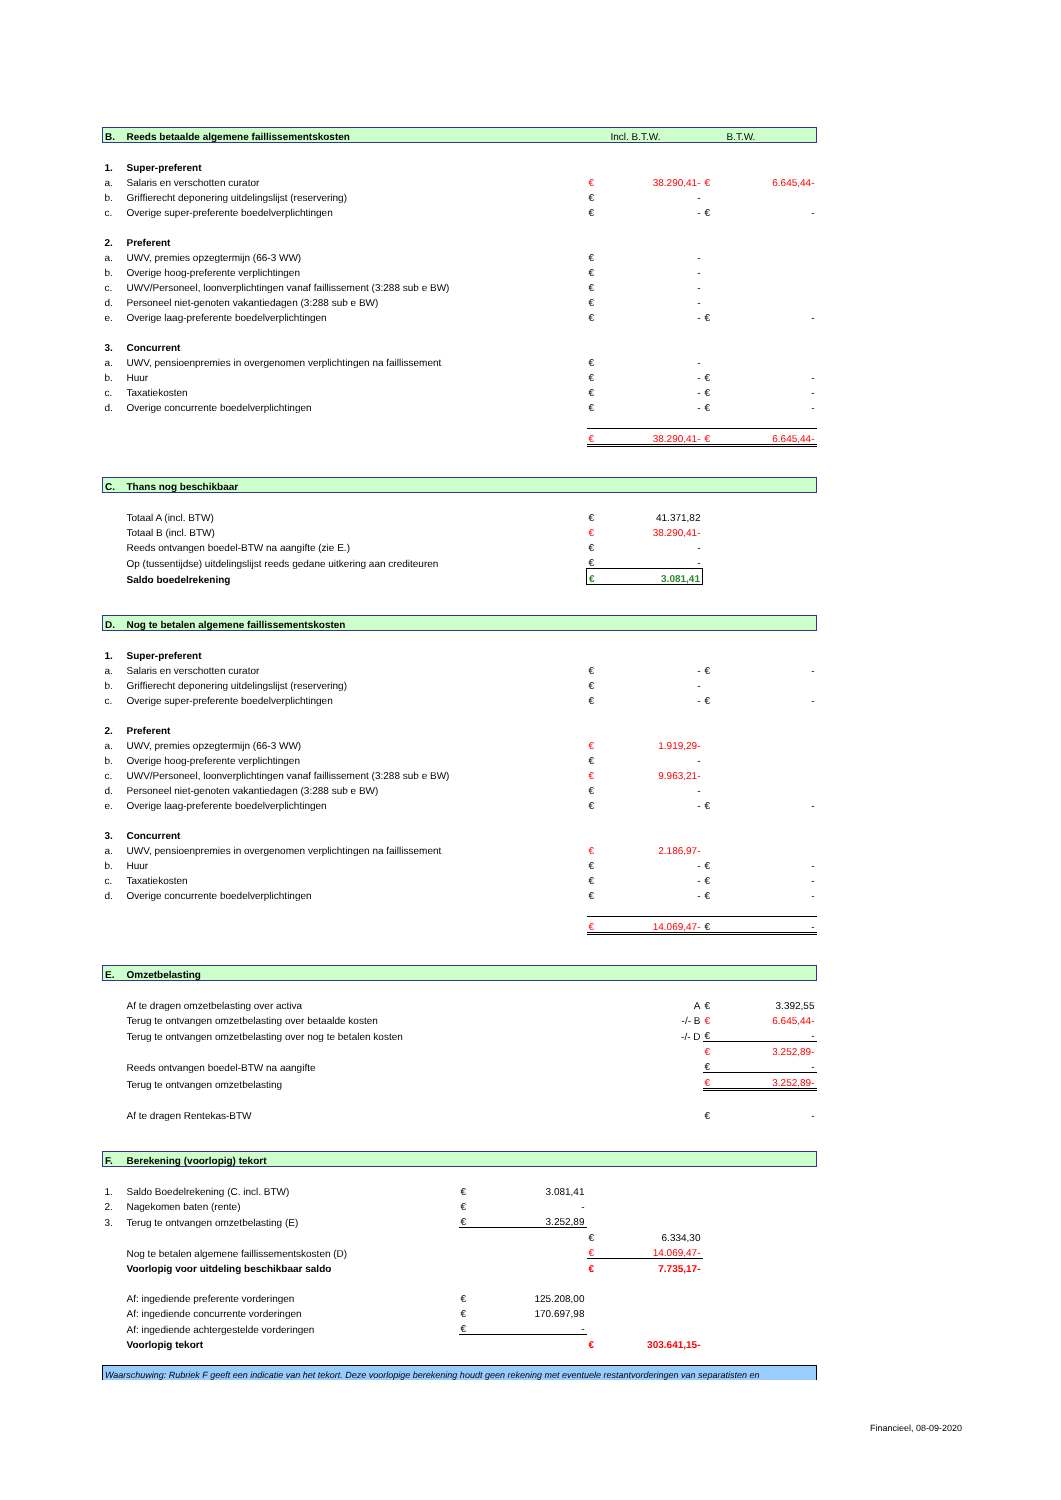| B. | Reeds betaalde algemene faillissementskosten | | Incl. B.T.W. | | B.T.W. |
| 1. | Super-preferent | | | | |
| a. | Salaris en verschotten curator | € | 38.290,41- | € | 6.645,44- |
| b. | Griffierecht deponering uitdelingslijst (reservering) | € | - | | |
| c. | Overige super-preferente boedelverplichtingen | € | - | € | - |
| 2. | Preferent | | | | |
| a. | UWV, premies opzegtermijn (66-3 WW) | € | - | | |
| b. | Overige hoog-preferente verplichtingen | € | - | | |
| c. | UWV/Personeel, loonverplichtingen vanaf faillissement (3:288 sub e BW) | € | - | | |
| d. | Personeel niet-genoten vakantiedagen (3:288 sub e BW) | € | - | | |
| e. | Overige laag-preferente boedelverplichtingen | € | - | € | - |
| 3. | Concurrent | | | | |
| a. | UWV, pensioenpremies in overgenomen verplichtingen na faillissement | € | - | | |
| b. | Huur | € | - | € | - |
| c. | Taxatiekosten | € | - | € | - |
| d. | Overige concurrente boedelverplichtingen | € | - | € | - |
| | | € | 38.290,41- | € | 6.645,44- |
| C. | Thans nog beschikbaar | | | | |
| | Totaal A (incl. BTW) | € | 41.371,82 | | |
| | Totaal B (incl. BTW) | € | 38.290,41- | | |
| | Reeds ontvangen boedel-BTW na aangifte (zie E.) | € | - | | |
| | Op (tussentijdse) uitdelingslijst reeds gedane uitkering aan crediteuren | € | - | | |
| | Saldo boedelrekening | € | 3.081,41 | | |
| D. | Nog te betalen algemene faillissementskosten | | | | |
| 1. | Super-preferent | | | | |
| a. | Salaris en verschotten curator | € | - | € | - |
| b. | Griffierecht deponering uitdelingslijst (reservering) | € | - | | |
| c. | Overige super-preferente boedelverplichtingen | € | - | € | - |
| 2. | Preferent | | | | |
| a. | UWV, premies opzegtermijn (66-3 WW) | € | 1.919,29- | | |
| b. | Overige hoog-preferente verplichtingen | € | - | | |
| c. | UWV/Personeel, loonverplichtingen vanaf faillissement (3:288 sub e BW) | € | 9.963,21- | | |
| d. | Personeel niet-genoten vakantiedagen (3:288 sub e BW) | € | - | | |
| e. | Overige laag-preferente boedelverplichtingen | € | - | € | - |
| 3. | Concurrent | | | | |
| a. | UWV, pensioenpremies in overgenomen verplichtingen na faillissement | € | 2.186,97- | | |
| b. | Huur | € | - | € | - |
| c. | Taxatiekosten | € | - | € | - |
| d. | Overige concurrente boedelverplichtingen | € | - | € | - |
| | | € | 14.069,47- | € | - |
| E. | Omzetbelasting | | | | |
| | Af te dragen omzetbelasting over activa | | A | € | 3.392,55 |
| | Terug te ontvangen omzetbelasting over betaalde kosten | | -/- B | € | 6.645,44- |
| | Terug te ontvangen omzetbelasting over nog te betalen kosten | | -/- D | € | - |
| | | | | € | 3.252,89- |
| | Reeds ontvangen boedel-BTW na aangifte | | | € | - |
| | Terug te ontvangen omzetbelasting | | | € | 3.252,89- |
| | Af te dragen Rentekas-BTW | | | € | - |
| F. | Berekening (voorlopig) tekort | | | | | |
| 1. | Saldo Boedelrekening (C. incl. BTW) | € | 3.081,41 | | | |
| 2. | Nagekomen baten (rente) | € | - | | | |
| 3. | Terug te ontvangen omzetbelasting (E) | € | 3.252,89 | | | |
| | | | | € | 6.334,30 | |
| | Nog te betalen algemene faillissementskosten (D) | | | € | 14.069,47- | |
| | Voorlopig voor uitdeling beschikbaar saldo | | | € | 7.735,17- | |
| | Af: ingediende preferente vorderingen | € | 125.208,00 | | | |
| | Af: ingediende concurrente vorderingen | € | 170.697,98 | | | |
| | Af: ingediende achtergestelde vorderingen | € | - | | | |
| | Voorlopig tekort | | | € | 303.641,15- | |
| Waarschuwing: Rubriek F geeft een indicatie van het tekort. Deze voorlopige berekening houdt geen rekening met eventuele restantvorderingen van separatisten en | | | | | | |
Financieel, 08-09-2020